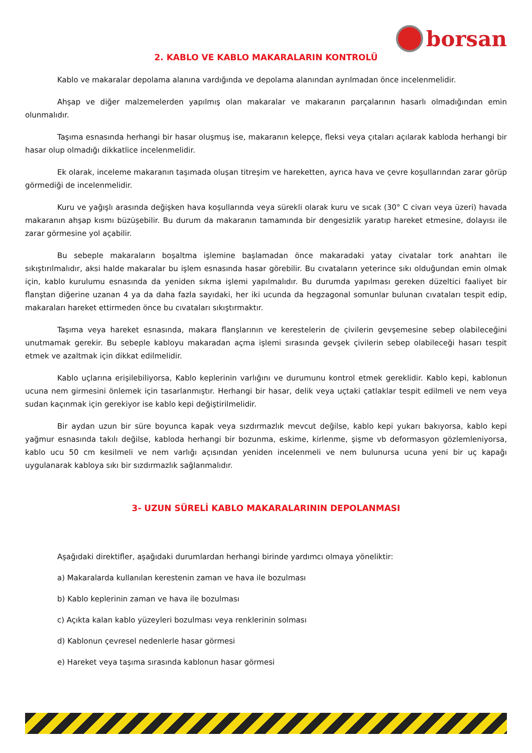borsan
2. KABLO VE KABLO MAKARALARIN KONTROLÜ
Kablo ve makaralar depolama alanına vardığında ve depolama alanından ayrılmadan önce incelenmelidir.
Ahşap ve diğer malzemelerden yapılmış olan makaralar ve makaranın parçalarının hasarlı olmadığından emin olunmalıdır.
Taşıma esnasında herhangi bir hasar oluşmuş ise, makaranın kelepçe, fleksi veya çıtaları açılarak kabloda herhangi bir hasar olup olmadığı dikkatlice incelenmelidir.
Ek olarak, inceleme makaranın taşımada oluşan titreşim ve hareketten, ayrıca hava ve çevre koşullarından zarar görüp görmediği de incelenmelidir.
Kuru ve yağışlı arasında değişken hava koşullarında veya sürekli olarak kuru ve sıcak (30° C civarı veya üzeri) havada makaranın ahşap kısmı büzüşebilir. Bu durum da makaranın tamamında bir dengesizlik yaratıp hareket etmesine, dolayısı ile zarar görmesine yol açabilir.
Bu sebeple makaraların boşaltma işlemine başlamadan önce makaradaki yatay civatalar tork anahtarı ile sıkıştırılmalıdır, aksi halde makaralar bu işlem esnasında hasar görebilir. Bu cıvataların yeterince sıkı olduğundan emin olmak için, kablo kurulumu esnasında da yeniden sıkma işlemi yapılmalıdır. Bu durumda yapılması gereken düzeltici faaliyet bir flanştan diğerine uzanan 4 ya da daha fazla sayıdaki, her iki ucunda da hegzagonal somunlar bulunan cıvataları tespit edip, makaraları hareket ettirmeden önce bu cıvataları sıkıştırmaktır.
Taşıma veya hareket esnasında, makara flanşlarının ve kerestelerin de çivilerin gevşemesine sebep olabileceğini unutmamak gerekir. Bu sebeple kabloyu makaradan açma işlemi sırasında gevşek çivilerin sebep olabileceği hasarı tespit etmek ve azaltmak için dikkat edilmelidir.
Kablo uçlarına erişilebiliyorsa, Kablo keplerinin varlığını ve durumunu kontrol etmek gereklidir. Kablo kepi, kablonun ucuna nem girmesini önlemek için tasarlanmıştır. Herhangi bir hasar, delik veya uçtaki çatlaklar tespit edilmeli ve nem veya sudan kaçınmak için gerekiyor ise kablo kepi değiştirilmelidir.
Bir aydan uzun bir süre boyunca kapak veya sızdırmazlık mevcut değilse, kablo kepi yukarı bakıyorsa, kablo kepi yağmur esnasında takılı değilse, kabloda herhangi bir bozunma, eskime, kirlenme, şişme vb deformasyon gözlemleniyorsa, kablo ucu 50 cm kesilmeli ve nem varlığı açısından yeniden incelenmeli ve nem bulunursa ucuna yeni bir uç kapağı uygulanarak kabloya sıkı bir sızdırmazlık sağlanmalıdır.
3- UZUN SÜRELİ KABLO MAKARALARININ DEPOLANMASI
Aşağıdaki direktifler, aşağıdaki durumlardan herhangi birinde yardımcı olmaya yöneliktir:
a) Makaralarda kullanılan kerestenin zaman ve hava ile bozulması
b) Kablo keplerinin zaman ve hava ile bozulması
c) Açıkta kalan kablo yüzeyleri bozulması veya renklerinin solması
d) Kablonun çevresel nedenlerle hasar görmesi
e) Hareket veya taşıma sırasında kablonun hasar görmesi